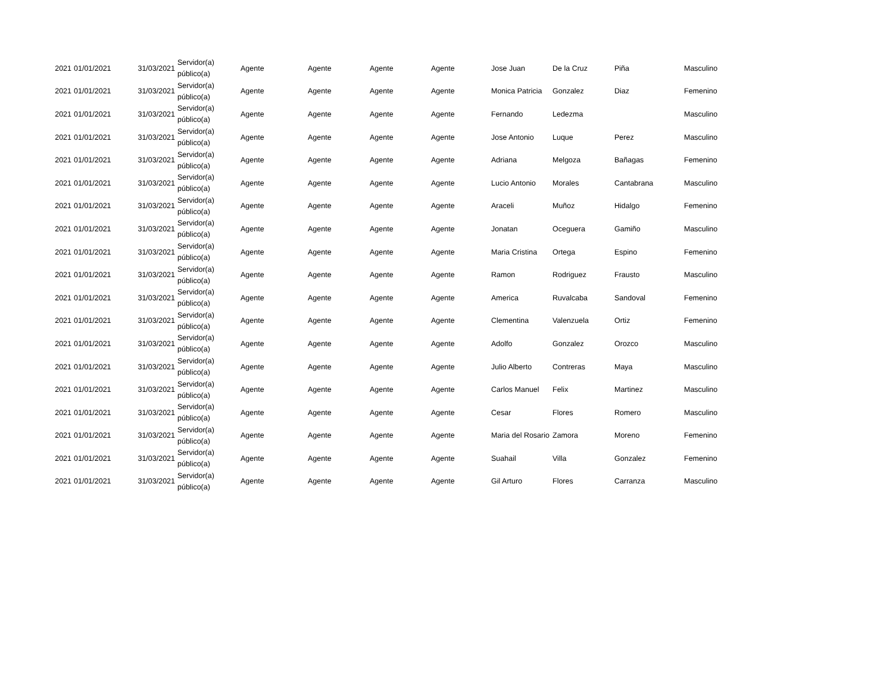| 2021 | 01/01/2021 | 31/03/2021 | Servidor(a) público(a) | Agente | Agente | Agente | Agente | Jose Juan | De la Cruz | Piña | Masculino |
| 2021 | 01/01/2021 | 31/03/2021 | Servidor(a) público(a) | Agente | Agente | Agente | Agente | Monica Patricia | Gonzalez | Diaz | Femenino |
| 2021 | 01/01/2021 | 31/03/2021 | Servidor(a) público(a) | Agente | Agente | Agente | Agente | Fernando | Ledezma | | Masculino |
| 2021 | 01/01/2021 | 31/03/2021 | Servidor(a) público(a) | Agente | Agente | Agente | Agente | Jose Antonio | Luque | Perez | Masculino |
| 2021 | 01/01/2021 | 31/03/2021 | Servidor(a) público(a) | Agente | Agente | Agente | Agente | Adriana | Melgoza | Bañagas | Femenino |
| 2021 | 01/01/2021 | 31/03/2021 | Servidor(a) público(a) | Agente | Agente | Agente | Agente | Lucio Antonio | Morales | Cantabrana | Masculino |
| 2021 | 01/01/2021 | 31/03/2021 | Servidor(a) público(a) | Agente | Agente | Agente | Agente | Araceli | Muñoz | Hidalgo | Femenino |
| 2021 | 01/01/2021 | 31/03/2021 | Servidor(a) público(a) | Agente | Agente | Agente | Agente | Jonatan | Oceguera | Gamiño | Masculino |
| 2021 | 01/01/2021 | 31/03/2021 | Servidor(a) público(a) | Agente | Agente | Agente | Agente | Maria Cristina | Ortega | Espino | Femenino |
| 2021 | 01/01/2021 | 31/03/2021 | Servidor(a) público(a) | Agente | Agente | Agente | Agente | Ramon | Rodriguez | Frausto | Masculino |
| 2021 | 01/01/2021 | 31/03/2021 | Servidor(a) público(a) | Agente | Agente | Agente | Agente | America | Ruvalcaba | Sandoval | Femenino |
| 2021 | 01/01/2021 | 31/03/2021 | Servidor(a) público(a) | Agente | Agente | Agente | Agente | Clementina | Valenzuela | Ortiz | Femenino |
| 2021 | 01/01/2021 | 31/03/2021 | Servidor(a) público(a) | Agente | Agente | Agente | Agente | Adolfo | Gonzalez | Orozco | Masculino |
| 2021 | 01/01/2021 | 31/03/2021 | Servidor(a) público(a) | Agente | Agente | Agente | Agente | Julio Alberto | Contreras | Maya | Masculino |
| 2021 | 01/01/2021 | 31/03/2021 | Servidor(a) público(a) | Agente | Agente | Agente | Agente | Carlos Manuel | Felix | Martinez | Masculino |
| 2021 | 01/01/2021 | 31/03/2021 | Servidor(a) público(a) | Agente | Agente | Agente | Agente | Cesar | Flores | Romero | Masculino |
| 2021 | 01/01/2021 | 31/03/2021 | Servidor(a) público(a) | Agente | Agente | Agente | Agente | Maria del Rosario | Zamora | Moreno | Femenino |
| 2021 | 01/01/2021 | 31/03/2021 | Servidor(a) público(a) | Agente | Agente | Agente | Agente | Suahail | Villa | Gonzalez | Femenino |
| 2021 | 01/01/2021 | 31/03/2021 | Servidor(a) público(a) | Agente | Agente | Agente | Agente | Gil Arturo | Flores | Carranza | Masculino |